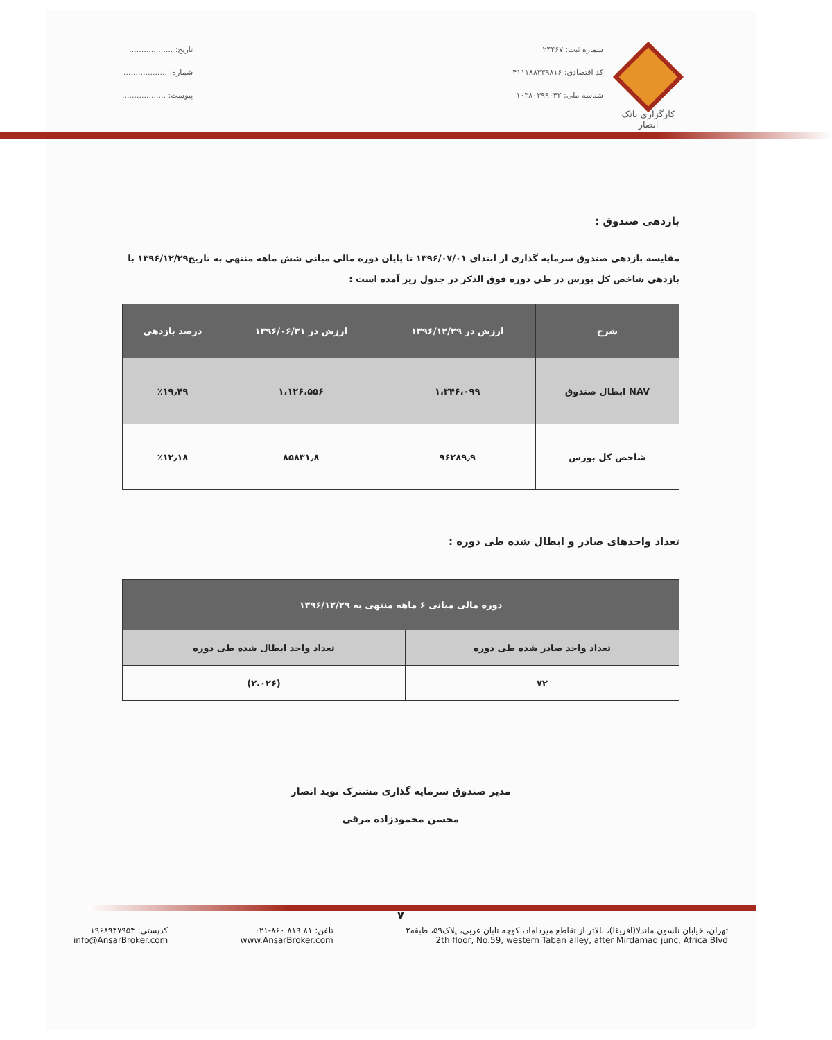کارگزاری بانک انصار
شماره ثبت: ۲۴۴۶۷
کد اقتصادی: ۴۱۱۱۸۸۳۳۹۸۱۶
شناسه ملی: ۱۰۳۸۰۳۹۹۰۴۲
تاریخ: ..................
شماره: ..................
پیوست: ..................
بازدهی صندوق :
مقایسه بازدهی صندوق سرمایه گذاری از ابتدای ۱۳۹۶/۰۷/۰۱ تا پایان دوره مالی میانی شش ماهه منتهی به تاریخ۱۳۹۶/۱۲/۲۹ با بازدهی شاخص کل بورس در طی دوره فوق الذکر در جدول زیر آمده است :
| شرح | ارزش در ۱۳۹۶/۱۲/۲۹ | ارزش در ۱۳۹۶/۰۶/۳۱ | درصد بازدهی |
| --- | --- | --- | --- |
| NAV ابطال صندوق | ۱،۳۴۶،۰۹۹ | ۱،۱۲۶،۵۵۶ | ٪۱۹٫۴۹ |
| شاخص کل بورس | ۹۶۲۸۹٫۹ | ۸۵۸۳۱٫۸ | ٪۱۲٫۱۸ |
تعداد واحدهای صادر و ابطال شده طی دوره :
| دوره مالی میانی ۶ ماهه منتهی به ۱۳۹۶/۱۲/۲۹ | |
| --- | --- |
| تعداد واحد صادر شده طی دوره | تعداد واحد ابطال شده طی دوره |
| ۷۲ | (۲،۰۲۶) |
مدیر صندوق سرمایه گذاری مشترک نوید انصار
محسن محمودزاده مرقی
۷
تهران، خیابان نلسون ماندلا(آفریقا)، بالاتر از تقاطع میرداماد، کوچه تابان غربی، پلاک۵۹، طبقه۲
2th floor, No.59, western Taban alley, after Mirdamad junc, Africa Blvd
تلفن: ۸۱ ۸۱۹ ۸۶۰-۰۲۱
www.AnsarBroker.com
کدپستی: ۱۹۶۸۹۴۷۹۵۴
info@AnsarBroker.com